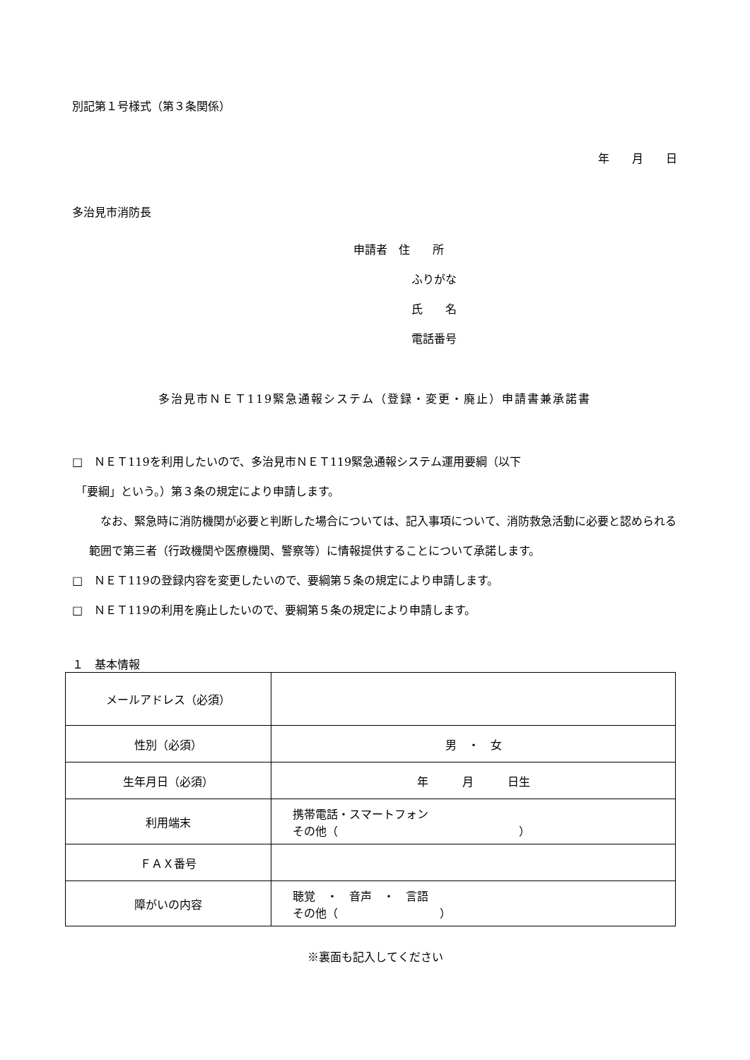別記第１号様式（第３条関係）
年　　月　　日
多治見市消防長
申請者　住　　所
ふりがな
氏　　名
電話番号
多治見市ＮＥＴ119緊急通報システム（登録・変更・廃止）申請書兼承諾書
□　ＮＥＴ119を利用したいので、多治見市ＮＥＴ119緊急通報システム運用要綱（以下
「要綱」という。）第３条の規定により申請します。
　なお、緊急時に消防機関が必要と判断した場合については、記入事項について、消防救急活動に必要と認められる範囲で第三者（行政機関や医療機関、警察等）に情報提供することについて承諾します。
□　ＮＥＴ119の登録内容を変更したいので、要綱第５条の規定により申請します。
□　ＮＥＴ119の利用を廃止したいので、要綱第５条の規定により申請します。
１　基本情報
| メールアドレス（必須） | |
| 性別（必須） | 男 ・ 女 |
| 生年月日（必須） | 年 月 日生 |
| 利用端末 | 携帯電話・スマートフォン その他（ ） |
| ＦＡＸ番号 | |
| 障がいの内容 | 聴覚 ・ 音声 ・ 言語 その他（ ） |
※裏面も記入してください